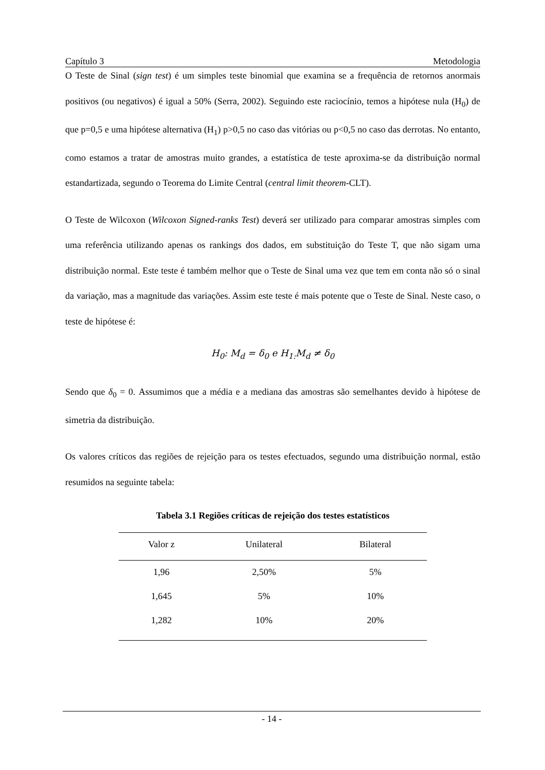Capítulo 3 Metodologia
O Teste de Sinal (sign test) é um simples teste binomial que examina se a frequência de retornos anormais positivos (ou negativos) é igual a 50% (Serra, 2002). Seguindo este raciocínio, temos a hipótese nula (H<sub>0</sub>) de que p=0,5 e uma hipótese alternativa (H<sub>1</sub>) p>0,5 no caso das vitórias ou p<0,5 no caso das derrotas. No entanto, como estamos a tratar de amostras muito grandes, a estatística de teste aproxima-se da distribuição normal estandartizada, segundo o Teorema do Limite Central (central limit theorem-CLT).
O Teste de Wilcoxon (Wilcoxon Signed-ranks Test) deverá ser utilizado para comparar amostras simples com uma referência utilizando apenas os rankings dos dados, em substituição do Teste T, que não sigam uma distribuição normal. Este teste é também melhor que o Teste de Sinal uma vez que tem em conta não só o sinal da variação, mas a magnitude das variações. Assim este teste é mais potente que o Teste de Sinal. Neste caso, o teste de hipótese é:
H<sub>0</sub>: M<sub>d</sub> = δ<sub>0</sub> e H<sub>1:</sub>M<sub>d</sub> ≠ δ<sub>0</sub>
Sendo que δ<sub>0</sub> = 0. Assumimos que a média e a mediana das amostras são semelhantes devido à hipótese de simetria da distribuição.
Os valores críticos das regiões de rejeição para os testes efectuados, segundo uma distribuição normal, estão resumidos na seguinte tabela:
Tabela 3.1 Regiões críticas de rejeição dos testes estatísticos
| Valor z | Unilateral | Bilateral |
| --- | --- | --- |
| 1,96 | 2,50% | 5% |
| 1,645 | 5% | 10% |
| 1,282 | 10% | 20% |
- 14 -